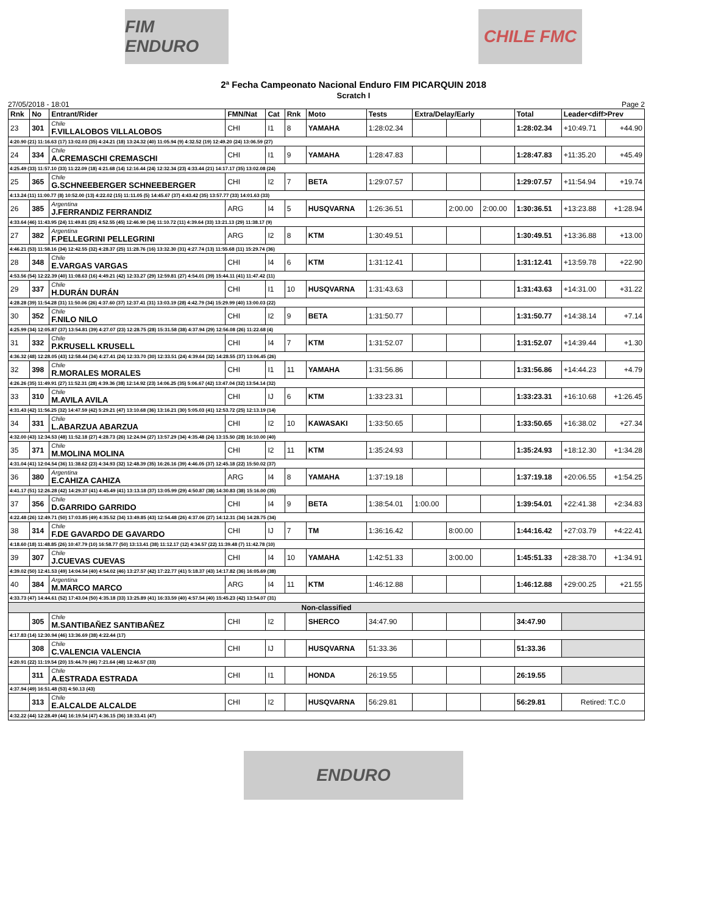FIM ENDURO CHILE FMC
2ª Fecha Campeonato Nacional Enduro FIM PICARQUIN 2018
Scratch I
27/05/2018 - 18:01 Page 2
| Rnk | No | Entrant/Rider | FMN/Nat | Cat | Rnk | Moto | Tests | Extra/Delay/Early | | | Total | Leader<diff>Prev | |
| --- | --- | --- | --- | --- | --- | --- | --- | --- | --- | --- | --- | --- | --- |
| 23 | 301 | Chile F.VILLALOBOS VILLALOBOS | CHI | I1 | 8 | YAMAHA | 1:28:02.34 | | | | 1:28:02.34 | +10:49.71 | +44.90 |
| 4:20.90 (21) 11:16.63 (17) 13:02.03 (35) 4:24.21 (18) 13:24.32 (40) 11:05.94 (9) 4:32.52 (19) 12:49.20 (24) 13:06.59 (27) | | | | | | | | | | | | | |
| 24 | 334 | Chile A.CREMASCHI CREMASCHI | CHI | I1 | 9 | YAMAHA | 1:28:47.83 | | | | 1:28:47.83 | +11:35.20 | +45.49 |
| 4:25.49 (33) 11:57.10 (33) 11:22.09 (18) 4:21.68 (14) 12:16.44 (24) 12:32.34 (23) 4:33.44 (21) 14:17.17 (35) 13:02.08 (24) | | | | | | | | | | | | | |
| 25 | 365 | Chile G.SCHNEEBERGER SCHNEEBERGER | CHI | I2 | 7 | BETA | 1:29:07.57 | | | | 1:29:07.57 | +11:54.94 | +19.74 |
| 4:13.24 (11) 11:00.77 (8) 10:52.00 (13) 4:22.02 (15) 11:11.05 (5) 14:45.67 (37) 4:43.42 (35) 13:57.77 (33) 14:01.63 (33) | | | | | | | | | | | | | |
| 26 | 385 | Argentina J.FERRANDIZ FERRANDIZ | ARG | I4 | 5 | HUSQVARNA | 1:26:36.51 | | 2:00.00 | 2:00.00 | 1:30:36.51 | +13:23.88 | +1:28.94 |
| 4:33.64 (46) 11:43.95 (24) 11:49.81 (25) 4:52.55 (45) 12:46.90 (34) 11:10.72 (11) 4:39.64 (33) 13:21.13 (29) 11:38.17 (9) | | | | | | | | | | | | | |
| 27 | 382 | Argentina F.PELLEGRINI PELLEGRINI | ARG | I2 | 8 | KTM | 1:30:49.51 | | | | 1:30:49.51 | +13:36.88 | +13.00 |
| 4:46.21 (53) 11:58.16 (34) 12:42.55 (32) 4:28.37 (25) 11:28.76 (16) 13:32.30 (31) 4:27.74 (13) 11:55.68 (11) 15:29.74 (36) | | | | | | | | | | | | | |
| 28 | 348 | Chile E.VARGAS VARGAS | CHI | I4 | 6 | KTM | 1:31:12.41 | | | | 1:31:12.41 | +13:59.78 | +22.90 |
| 4:53.56 (54) 12:22.39 (40) 11:08.63 (16) 4:49.21 (42) 12:33.27 (29) 12:59.81 (27) 4:54.01 (39) 15:44.11 (41) 11:47.42 (11) | | | | | | | | | | | | | |
| 29 | 337 | Chile H.DURÁN DURÁN | CHI | I1 | 10 | HUSQVARNA | 1:31:43.63 | | | | 1:31:43.63 | +14:31.00 | +31.22 |
| 4:28.28 (39) 11:54.28 (31) 11:50.06 (26) 4:37.60 (37) 12:37.41 (31) 13:03.19 (28) 4:42.79 (34) 15:29.99 (40) 13:00.03 (22) | | | | | | | | | | | | | |
| 30 | 352 | Chile F.NILO NILO | CHI | I2 | 9 | BETA | 1:31:50.77 | | | | 1:31:50.77 | +14:38.14 | +7.14 |
| 4:25.99 (34) 12:05.87 (37) 13:54.81 (39) 4:27.07 (23) 12:28.75 (28) 15:31.58 (38) 4:37.94 (29) 12:56.08 (26) 11:22.68 (4) | | | | | | | | | | | | | |
| 31 | 332 | Chile P.KRUSELL KRUSELL | CHI | I4 | 7 | KTM | 1:31:52.07 | | | | 1:31:52.07 | +14:39.44 | +1.30 |
| 4:36.32 (48) 12:28.05 (43) 12:58.44 (34) 4:27.41 (24) 12:33.70 (30) 12:33.51 (24) 4:39.64 (32) 14:28.55 (37) 13:06.45 (26) | | | | | | | | | | | | | |
| 32 | 398 | Chile R.MORALES MORALES | CHI | I1 | 11 | YAMAHA | 1:31:56.86 | | | | 1:31:56.86 | +14:44.23 | +4.79 |
| 4:26.26 (35) 11:49.91 (27) 11:52.31 (28) 4:39.36 (38) 12:14.92 (23) 14:06.25 (35) 5:06.67 (42) 13:47.04 (32) 13:54.14 (32) | | | | | | | | | | | | | |
| 33 | 310 | Chile M.AVILA AVILA | CHI | IJ | 6 | KTM | 1:33:23.31 | | | | 1:33:23.31 | +16:10.68 | +1:26.45 |
| 4:31.43 (42) 11:56.25 (32) 14:47.59 (42) 5:29.21 (47) 13:10.68 (36) 13:16.21 (30) 5:05.03 (41) 12:53.72 (25) 12:13.19 (14) | | | | | | | | | | | | | |
| 34 | 331 | Chile L.ABARZUA ABARZUA | CHI | I2 | 10 | KAWASAKI | 1:33:50.65 | | | | 1:33:50.65 | +16:38.02 | +27.34 |
| 4:32.00 (43) 12:34.53 (48) 11:52.18 (27) 4:28.73 (26) 12:24.94 (27) 13:57.29 (34) 4:35.48 (24) 13:15.50 (28) 16:10.00 (40) | | | | | | | | | | | | | |
| 35 | 371 | Chile M.MOLINA MOLINA | CHI | I2 | 11 | KTM | 1:35:24.93 | | | | 1:35:24.93 | +18:12.30 | +1:34.28 |
| 4:31.04 (41) 12:04.54 (36) 11:38.62 (23) 4:34.93 (32) 12:48.39 (35) 16:26.16 (39) 4:46.05 (37) 12:45.18 (22) 15:50.02 (37) | | | | | | | | | | | | | |
| 36 | 380 | Argentina E.CAHIZA CAHIZA | ARG | I4 | 8 | YAMAHA | 1:37:19.18 | | | | 1:37:19.18 | +20:06.55 | +1:54.25 |
| 4:41.17 (51) 12:26.28 (42) 14:29.37 (41) 4:45.49 (41) 13:13.18 (37) 13:05.99 (29) 4:50.87 (38) 14:30.83 (38) 15:16.00 (35) | | | | | | | | | | | | | |
| 37 | 356 | Chile D.GARRIDO GARRIDO | CHI | I4 | 9 | BETA | 1:38:54.01 | 1:00.00 | | | 1:39:54.01 | +22:41.38 | +2:34.83 |
| 4:22.48 (26) 12:49.71 (50) 17:03.85 (49) 4:35.52 (34) 13:49.85 (43) 12:54.48 (26) 4:37.06 (27) 14:12.31 (34) 14:28.75 (34) | | | | | | | | | | | | | |
| 38 | 314 | Chile F.DE GAVARDO DE GAVARDO | CHI | IJ | 7 | TM | 1:36:16.42 | | 8:00.00 | | 1:44:16.42 | +27:03.79 | +4:22.41 |
| 4:18.60 (18) 11:48.85 (26) 10:47.79 (10) 16:58.77 (50) 13:13.41 (38) 11:12.17 (12) 4:34.57 (22) 11:39.48 (7) 11:42.78 (10) | | | | | | | | | | | | | |
| 39 | 307 | Chile J.CUEVAS CUEVAS | CHI | I4 | 10 | YAMAHA | 1:42:51.33 | | 3:00.00 | | 1:45:51.33 | +28:38.70 | +1:34.91 |
| 4:39.02 (50) 12:41.53 (49) 14:04.54 (40) 4:54.02 (46) 13:27.57 (42) 17:22.77 (41) 5:18.37 (43) 14:17.82 (36) 16:05.69 (38) | | | | | | | | | | | | | |
| 40 | 384 | Argentina M.MARCO MARCO | ARG | I4 | 11 | KTM | 1:46:12.88 | | | | 1:46:12.88 | +29:00.25 | +21.55 |
| 4:33.73 (47) 14:44.61 (52) 17:43.04 (50) 4:35.18 (33) 13:25.89 (41) 16:33.59 (40) 4:57.54 (40) 15:45.23 (42) 13:54.07 (31) | | | | | | | | | | | | | |
| Non-classified | | | | | | | | | | | | | |
| | 305 | Chile M.SANTIBAÑEZ SANTIBAÑEZ | CHI | I2 | | SHERCO | 34:47.90 | | | | 34:47.90 | | |
| 4:17.83 (14) 12:30.94 (46) 13:36.69 (38) 4:22.44 (17) | | | | | | | | | | | | | |
| | 308 | Chile C.VALENCIA VALENCIA | CHI | IJ | | HUSQVARNA | 51:33.36 | | | | 51:33.36 | | |
| 4:20.91 (22) 11:19.54 (20) 15:44.70 (46) 7:21.64 (48) 12:46.57 (33) | | | | | | | | | | | | | |
| | 311 | Chile A.ESTRADA ESTRADA | CHI | I1 | | HONDA | 26:19.55 | | | | 26:19.55 | | |
| 4:37.94 (49) 16:51.48 (53) 4:50.13 (43) | | | | | | | | | | | | | |
| | 313 | Chile E.ALCALDE ALCALDE | CHI | I2 | | HUSQVARNA | 56:29.81 | | | | 56:29.81 | Retired: T.C.0 | |
| 4:32.22 (44) 12:28.49 (44) 16:19.54 (47) 4:36.15 (36) 18:33.41 (47) | | | | | | | | | | | | | |
ENDURO